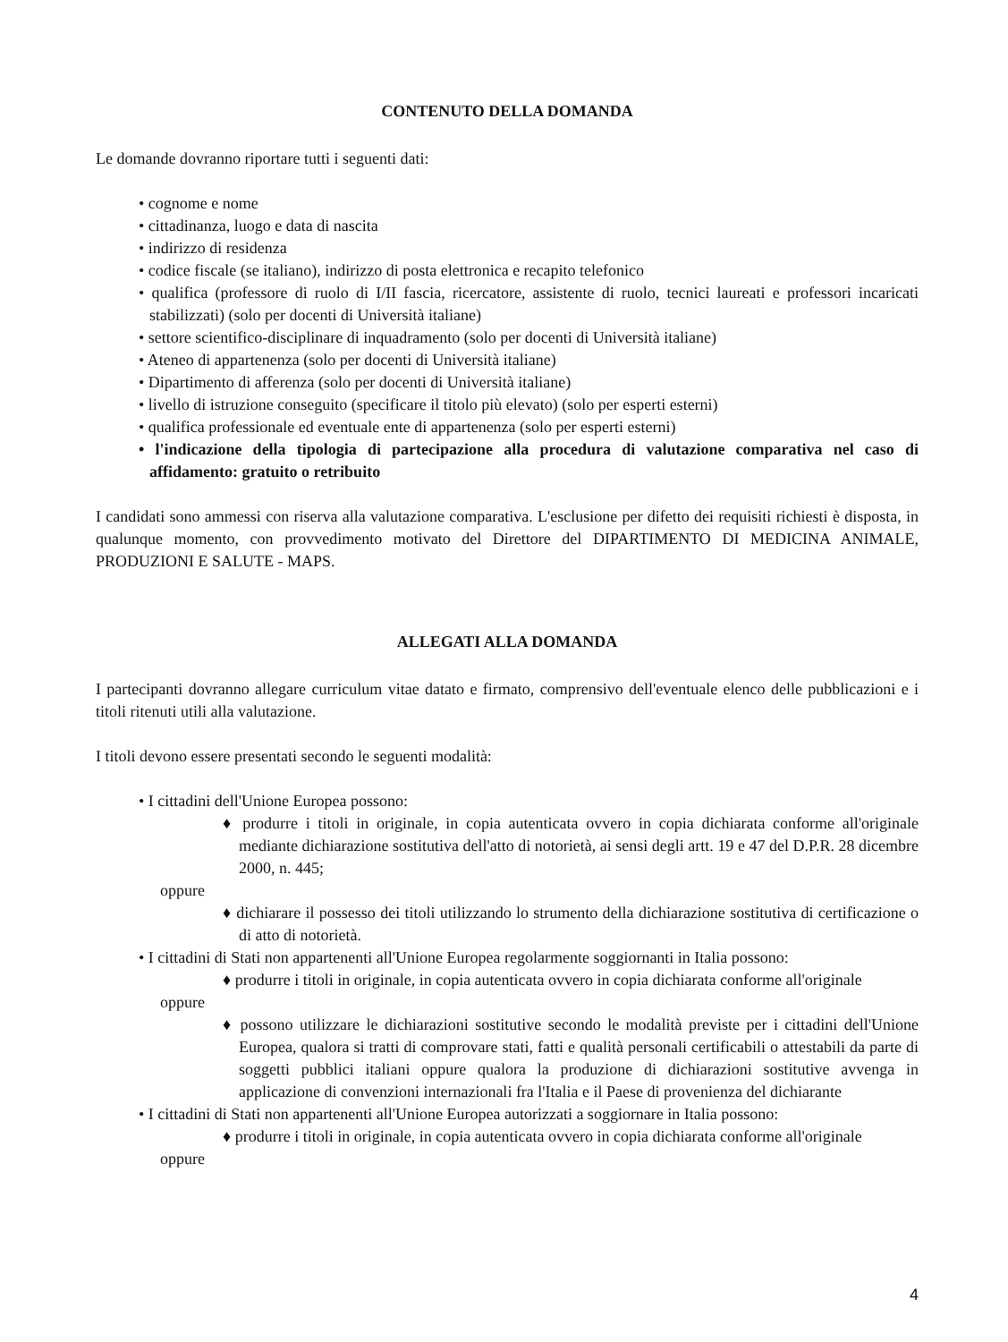CONTENUTO DELLA DOMANDA
Le domande dovranno riportare tutti i seguenti dati:
• cognome e nome
• cittadinanza, luogo e data di nascita
• indirizzo di residenza
• codice fiscale (se italiano), indirizzo di posta elettronica e recapito telefonico
• qualifica (professore di ruolo di I/II fascia, ricercatore, assistente di ruolo, tecnici laureati e professori incaricati stabilizzati) (solo per docenti di Università italiane)
• settore scientifico-disciplinare di inquadramento (solo per docenti di Università italiane)
• Ateneo di appartenenza (solo per docenti di Università italiane)
• Dipartimento di afferenza (solo per docenti di Università italiane)
• livello di istruzione conseguito (specificare il titolo più elevato) (solo per esperti esterni)
• qualifica professionale ed eventuale ente di appartenenza (solo per esperti esterni)
• l'indicazione della tipologia di partecipazione alla procedura di valutazione comparativa nel caso di affidamento: gratuito o retribuito
I candidati sono ammessi con riserva alla valutazione comparativa. L'esclusione per difetto dei requisiti richiesti è disposta, in qualunque momento, con provvedimento motivato del Direttore del DIPARTIMENTO DI MEDICINA ANIMALE, PRODUZIONI E SALUTE - MAPS.
ALLEGATI ALLA DOMANDA
I partecipanti dovranno allegare curriculum vitae datato e firmato, comprensivo dell'eventuale elenco delle pubblicazioni e i titoli ritenuti utili alla valutazione.
I titoli devono essere presentati secondo le seguenti modalità:
• I cittadini dell'Unione Europea possono:
♦ produrre i titoli in originale, in copia autenticata ovvero in copia dichiarata conforme all'originale mediante dichiarazione sostitutiva dell'atto di notorietà, ai sensi degli artt. 19 e 47 del D.P.R. 28 dicembre 2000, n. 445;
oppure
♦ dichiarare il possesso dei titoli utilizzando lo strumento della dichiarazione sostitutiva di certificazione o di atto di notorietà.
• I cittadini di Stati non appartenenti all'Unione Europea regolarmente soggiornanti in Italia possono:
♦ produrre i titoli in originale, in copia autenticata ovvero in copia dichiarata conforme all'originale
oppure
♦ possono utilizzare le dichiarazioni sostitutive secondo le modalità previste per i cittadini dell'Unione Europea, qualora si tratti di comprovare stati, fatti e qualità personali certificabili o attestabili da parte di soggetti pubblici italiani oppure qualora la produzione di dichiarazioni sostitutive avvenga in applicazione di convenzioni internazionali fra l'Italia e il Paese di provenienza del dichiarante
• I cittadini di Stati non appartenenti all'Unione Europea autorizzati a soggiornare in Italia possono:
♦ produrre i titoli in originale, in copia autenticata ovvero in copia dichiarata conforme all'originale
oppure
4